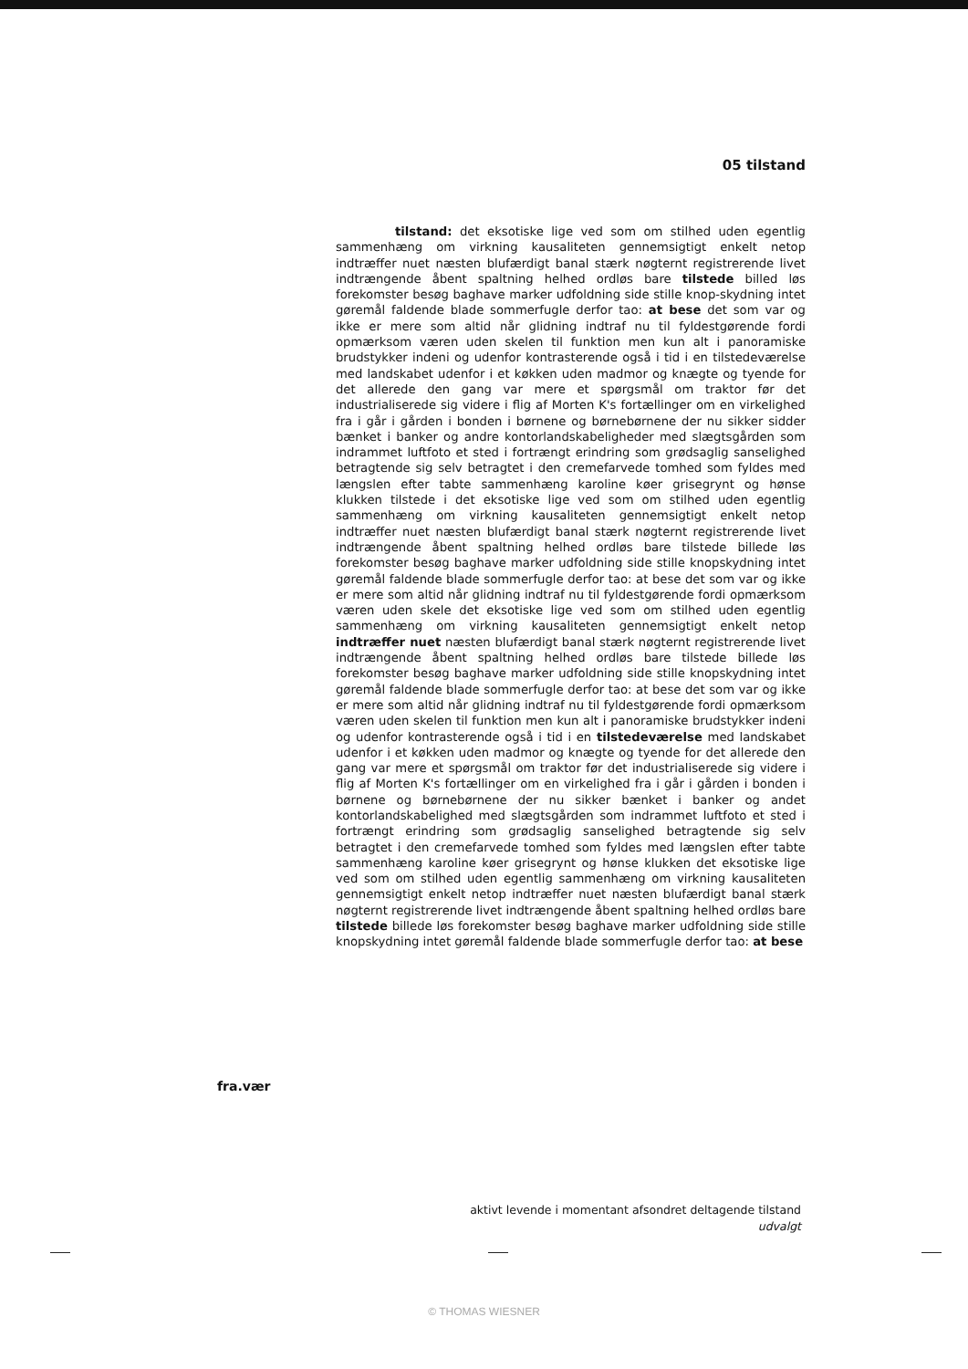05 tilstand
tilstand: det eksotiske lige ved som om stilhed uden egentlig sammenhæng om virkning kausaliteten gennemsigtigt enkelt netop indtræffer nuet næsten blufærdigt banal stærk nøgternt registrerende livet indtrængende åbent spaltning helhed ordløs bare tilstede billed løs forekomster besøg baghave marker udfoldning side stille knop-skydning intet gøremål faldende blade sommerfugle derfor tao: at bese det som var og ikke er mere som altid når glidning indtraf nu til fyldestgørende fordi opmærksom væren uden skelen til funktion men kun alt i panoramiske brudstykker indeni og udenfor kontrasterende også i tid i en tilstedeværelse med landskabet udenfor i et køkken uden madmor og knægte og tyende for det allerede den gang var mere et spørgsmål om traktor før det industrialiserede sig videre i flig af Morten K's fortællinger om en virkelighed fra i går i gården i bonden i børnene og børnebørnene der nu sikker sidder bænket i banker og andre kontorlandskabeligheder med slægtsgården som indrammet luftfoto et sted i fortrængt erindring som grødsaglig sanselighed betragtende sig selv betragtet i den cremefarvede tomhed som fyldes med længslen efter tabte sammenhæng karoline køer grisegrynt og hønse klukken tilstede i det eksotiske lige ved som om stilhed uden egentlig sammenhæng om virkning kausaliteten gennemsigtigt enkelt netop indtræffer nuet næsten blufærdigt banal stærk nøgternt registrerende livet indtrængende åbent spaltning helhed ordløs bare tilstede billede løs forekomster besøg baghave marker udfoldning side stille knopskydning intet gøremål faldende blade sommerfugle derfor tao: at bese det som var og ikke er mere som altid når glidning indtraf nu til fyldestgørende fordi opmærksom væren uden skele det eksotiske lige ved som om stilhed uden egentlig sammenhæng om virkning kausaliteten gennemsigtigt enkelt netop indtræffer nuet næsten blufærdigt banal stærk nøgternt registrerende livet indtrængende åbent spaltning helhed ordløs bare tilstede billede løs forekomster besøg baghave marker udfoldning side stille knopskydning intet gøremål faldende blade sommerfugle derfor tao: at bese det som var og ikke er mere som altid når glidning indtraf nu til fyldestgørende fordi opmærksom væren uden skelen til funktion men kun alt i panoramiske brudstykker indeni og udenfor kontrasterende også i tid i en tilstedeværelse med landskabet udenfor i et køkken uden madmor og knægte og tyende for det allerede den gang var mere et spørgsmål om traktor før det industrialiserede sig videre i flig af Morten K's fortællinger om en virkelighed fra i går i gården i bonden i børnene og børnebørnene der nu sikker bænket i banker og andet kontorlandskabelighed med slægtsgården som indrammet luftfoto et sted i fortrængt erindring som grødsaglig sanselighed betragtende sig selv betragtet i den cremefarvede tomhed som fyldes med længslen efter tabte sammenhæng karoline køer grisegrynt og hønse klukken det eksotiske lige ved som om stilhed uden egentlig sammenhæng om virkning kausaliteten gennemsigtigt enkelt netop indtræffer nuet næsten blufærdigt banal stærk nøgternt registrerende livet indtrængende åbent spaltning helhed ordløs bare tilstede billede løs forekomster besøg baghave marker udfoldning side stille knopskydning intet gøremål faldende blade sommerfugle derfor tao: at bese
fra.vær
aktivt levende i momentant afsondret deltagende tilstand
udvalgt
© THOMAS WIESNER